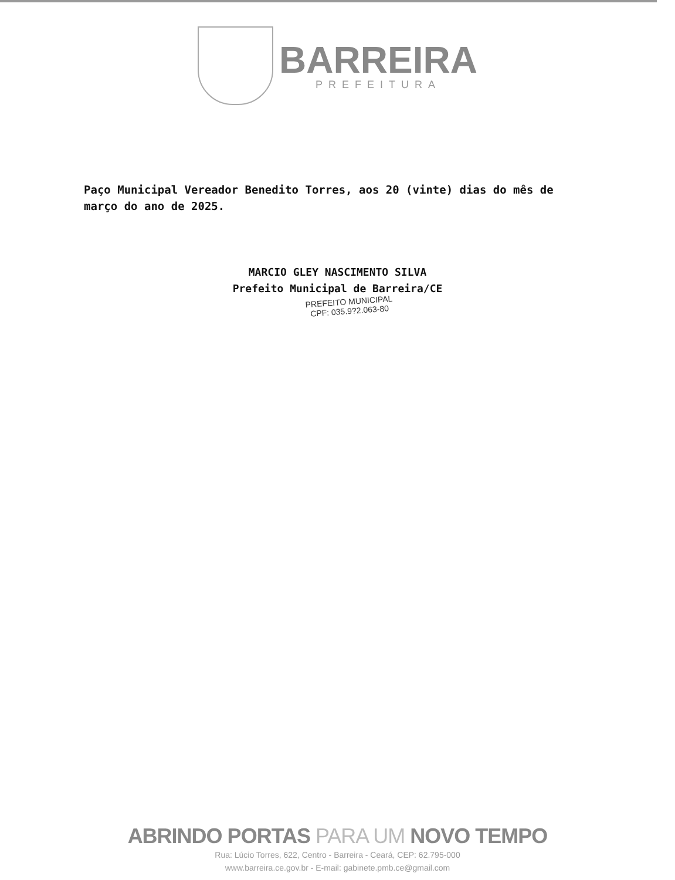BARREIRA
PREFEITURA
Paço Municipal Vereador Benedito Torres, aos 20 (vinte) dias do mês de março do ano de 2025.
MARCIO GLEY NASCIMENTO SILVA
Prefeito Municipal de Barreira/CE
PREFEITO MUNICIPAL
CPF: 035.9?2.063-80
ABRINDO PORTAS PARA UM NOVO TEMPO
Rua: Lúcio Torres, 622, Centro - Barreira - Ceará, CEP: 62.795-000
www.barreira.ce.gov.br - E-mail: gabinete.pmb.ce@gmail.com